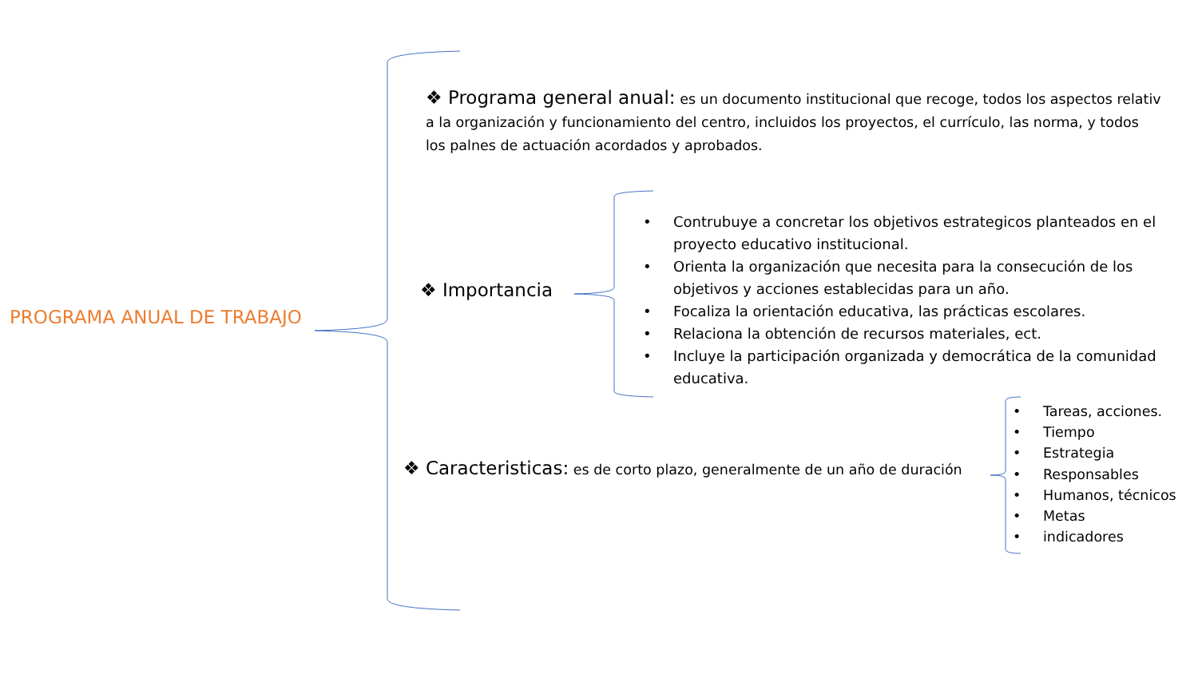PROGRAMA ANUAL DE TRABAJO
❖ Programa general anual: es un documento institucional que recoge, todos los aspectos relativ
a la organización y funcionamiento del centro, incluidos los proyectos, el currículo, las norma, y todos
los palnes de actuación acordados y aprobados.
❖ Importancia
• Contrubuye a concretar los objetivos estrategicos planteados en el proyecto educativo institucional.
• Orienta la organización que necesita para la consecución de los objetivos y acciones establecidas para un año.
• Focaliza la orientación educativa, las prácticas escolares.
• Relaciona la obtención de recursos materiales, ect.
• Incluye la participación organizada y democrática de la comunidad educativa.
❖ Caracteristicas: es de corto plazo, generalmente de un año de duración
• Tareas, acciones.
• Tiempo
• Estrategia
• Responsables
• Humanos, técnicos
• Metas
• indicadores